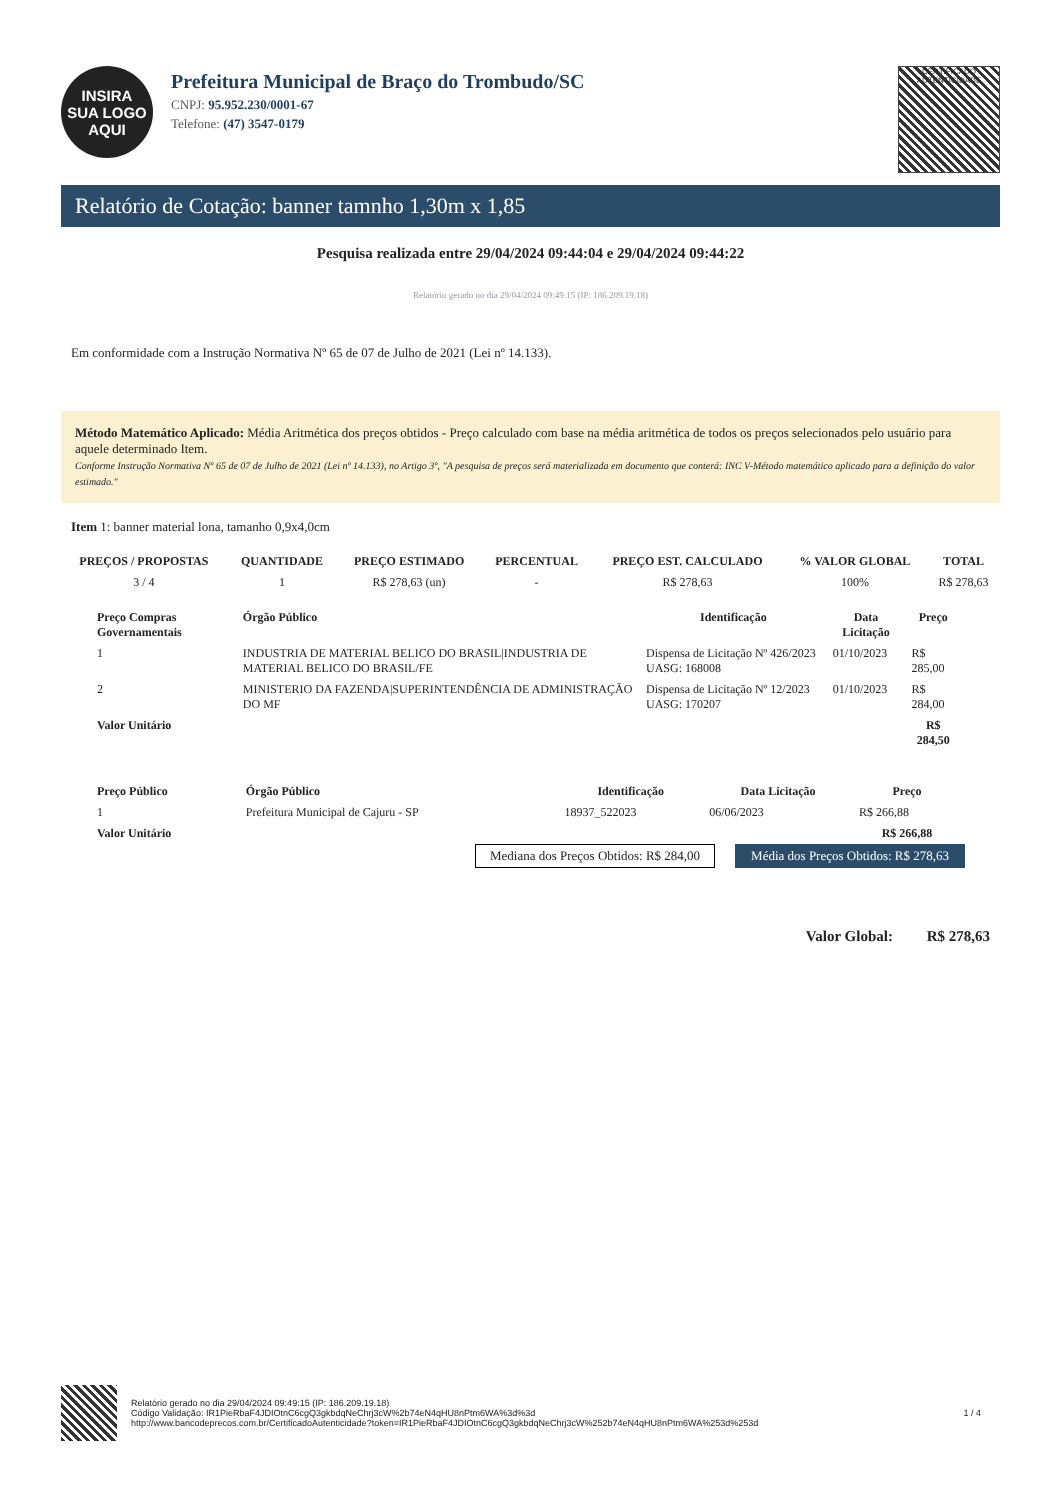INSIRA
SUA LOGO
AQUI
Prefeitura Municipal de Braço do Trombudo/SC
CNPJ: 95.952.230/0001-67
Telefone: (47) 3547-0179
CERTIFICADO
AUTENTICIDADE
Relatório de Cotação: banner tamnho 1,30m x 1,85
Pesquisa realizada entre 29/04/2024 09:44:04 e 29/04/2024 09:44:22
Relatório gerado no dia 29/04/2024 09:49:15 (IP: 186.209.19.18)
Em conformidade com a Instrução Normativa Nº 65 de 07 de Julho de 2021 (Lei nº 14.133).
Método Matemático Aplicado: Média Aritmética dos preços obtidos - Preço calculado com base na média aritmética de todos os preços selecionados pelo usuário para aquele determinado Item.
Conforme Instrução Normativa Nº 65 de 07 de Julho de 2021 (Lei nº 14.133), no Artigo 3º, "A pesquisa de preços será materializada em documento que conterá: INC V-Método matemático aplicado para a definição do valor estimado."
Item 1: banner material lona, tamanho 0,9x4,0cm
| PREÇOS / PROPOSTAS | QUANTIDADE | PREÇO ESTIMADO | PERCENTUAL | PREÇO EST. CALCULADO | % VALOR GLOBAL | TOTAL |
| --- | --- | --- | --- | --- | --- | --- |
| 3 / 4 | 1 | R$ 278,63 (un) | - | R$ 278,63 | 100% | R$ 278,63 |
| Preço Compras Governamentais | Órgão Público | Identificação | Data Licitação | Preço |
| --- | --- | --- | --- | --- |
| 1 | INDUSTRIA DE MATERIAL BELICO DO BRASIL/INDUSTRIA DE MATERIAL BELICO DO BRASIL/FE | Dispensa de Licitação Nº 426/2023 UASG: 168008 | 01/10/2023 | R$ 285,00 |
| 2 | MINISTERIO DA FAZENDA/SUPERINTENDÊNCIA DE ADMINISTRAÇÃO DO MF | Dispensa de Licitação Nº 12/2023 UASG: 170207 | 01/10/2023 | R$ 284,00 |
| Valor Unitário | | | | R$ 284,50 |
| Preço Público | Órgão Público | Identificação | Data Licitação | Preço |
| --- | --- | --- | --- | --- |
| 1 | Prefeitura Municipal de Cajuru - SP | 18937_522023 | 06/06/2023 | R$ 266,88 |
| Valor Unitário | | | | R$ 266,88 |
Mediana dos Preços Obtidos: R$ 284,00 Média dos Preços Obtidos: R$ 278,63
Valor Global: R$ 278,63
Relatório gerado no dia 29/04/2024 09:49:15 (IP: 186.209.19.18)
Código Validação: IR1PieRbaF4JDIOtnC6cgQ3gkbdqNeChrj3cW%2b74eN4qHU8nPtm6WA%3d%3d
http://www.bancodeprecos.com.br/CertificadoAutenticidade?token=IR1PieRbaF4JDIOtnC6cgQ3gkbdqNeChrj3cW%252b74eN4qHU8nPtm6WA%253d%253d
1 / 4